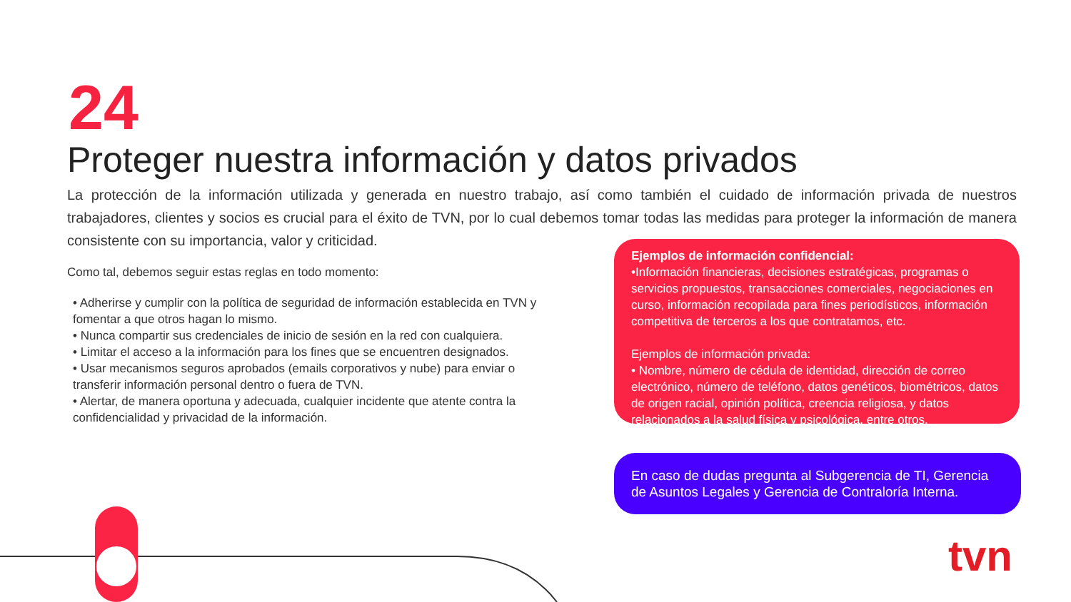24
Proteger nuestra información y datos privados
La protección de la información utilizada y generada en nuestro trabajo, así como también el cuidado de información privada de nuestros trabajadores, clientes y socios es crucial para el éxito de TVN, por lo cual debemos tomar todas las medidas para proteger la información de manera consistente con su importancia, valor y criticidad.
Como tal, debemos seguir estas reglas en todo momento:
• Adherirse y cumplir con la política de seguridad de información establecida en TVN y fomentar a que otros hagan lo mismo.
• Nunca compartir sus credenciales de inicio de sesión en la red con cualquiera.
• Limitar el acceso a la información para los fines que se encuentren designados.
• Usar mecanismos seguros aprobados (emails corporativos y nube) para enviar o transferir información personal dentro o fuera de TVN.
• Alertar, de manera oportuna y adecuada, cualquier incidente que atente contra la confidencialidad y privacidad de la información.
Ejemplos de información confidencial:
•Información financieras, decisiones estratégicas, programas o servicios propuestos, transacciones comerciales, negociaciones en curso, información recopilada para fines periodísticos, información competitiva de terceros a los que contratamos, etc.
Ejemplos de información privada:
• Nombre, número de cédula de identidad, dirección de correo electrónico, número de teléfono, datos genéticos, biométricos, datos de origen racial, opinión política, creencia religiosa, y datos relacionados a la salud física y psicológica, entre otros.
En caso de dudas pregunta al Subgerencia de TI, Gerencia de Asuntos Legales y Gerencia de Contraloría Interna.
tvn